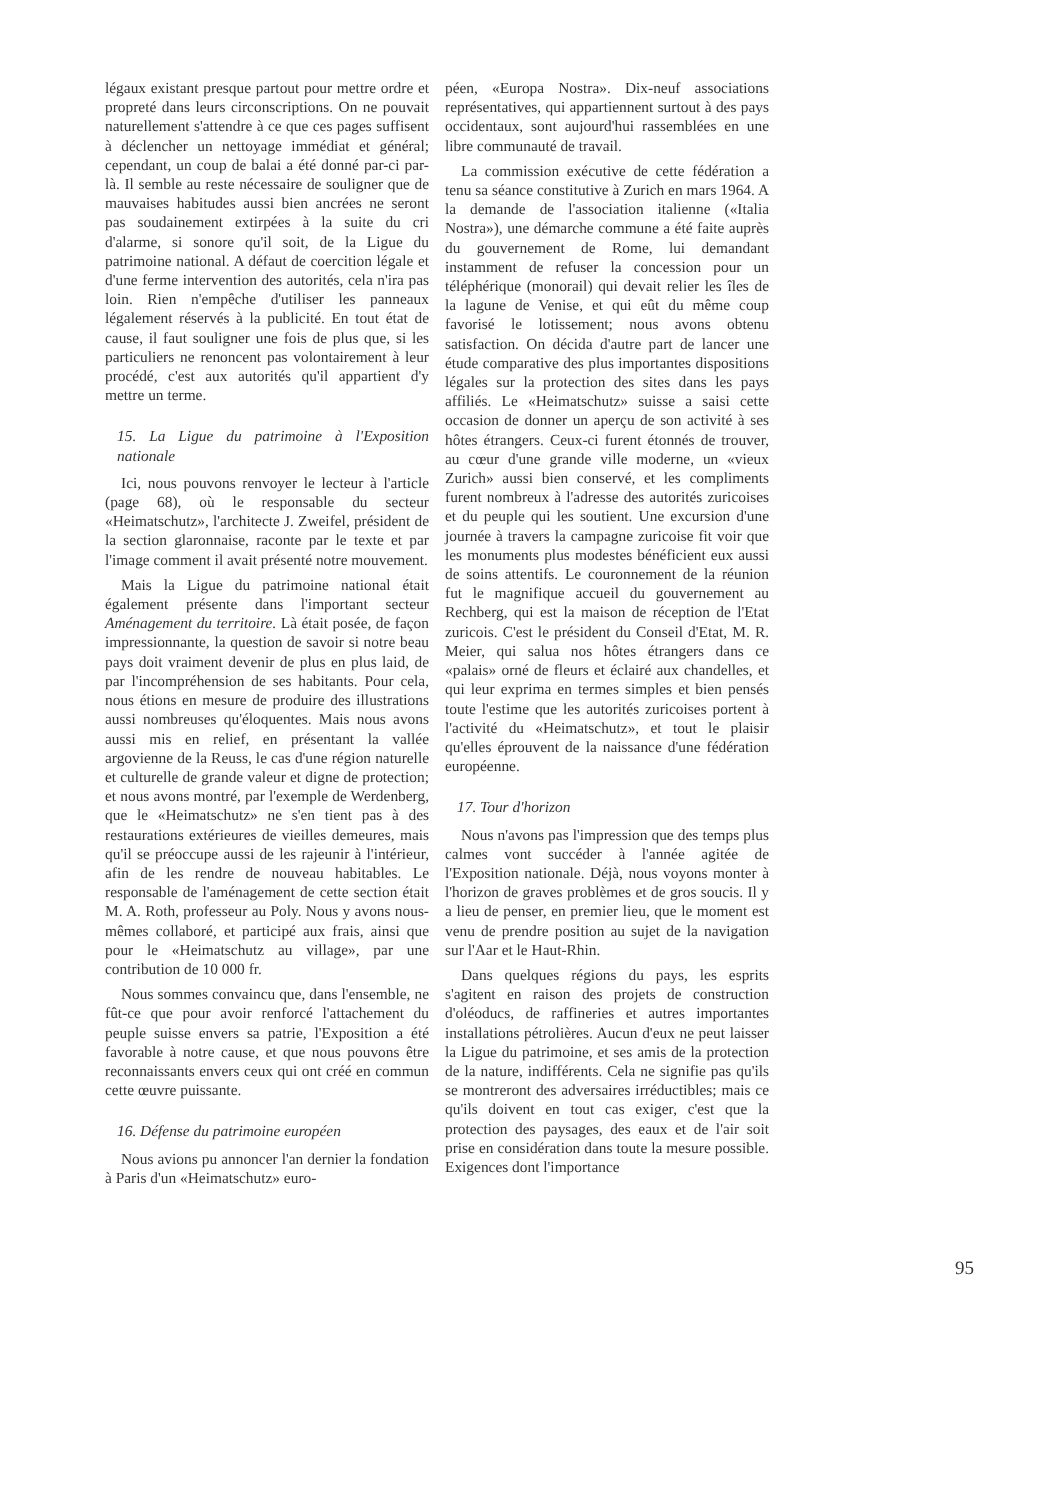légaux existant presque partout pour mettre ordre et propreté dans leurs circonscriptions. On ne pouvait naturellement s'attendre à ce que ces pages suffisent à déclencher un nettoyage immédiat et général; cependant, un coup de balai a été donné par-ci par-là. Il semble au reste nécessaire de souligner que de mauvaises habitudes aussi bien ancrées ne seront pas soudainement extirpées à la suite du cri d'alarme, si sonore qu'il soit, de la Ligue du patrimoine national. A défaut de coercition légale et d'une ferme intervention des autorités, cela n'ira pas loin. Rien n'empêche d'utiliser les panneaux légalement réservés à la publicité. En tout état de cause, il faut souligner une fois de plus que, si les particuliers ne renoncent pas volontairement à leur procédé, c'est aux autorités qu'il appartient d'y mettre un terme.
15. La Ligue du patrimoine à l'Exposition nationale
Ici, nous pouvons renvoyer le lecteur à l'article (page 68), où le responsable du secteur «Heimatschutz», l'architecte J. Zweifel, président de la section glaronnaise, raconte par le texte et par l'image comment il avait présenté notre mouvement.
Mais la Ligue du patrimoine national était également présente dans l'important secteur Aménagement du territoire. Là était posée, de façon impressionnante, la question de savoir si notre beau pays doit vraiment devenir de plus en plus laid, de par l'incompréhension de ses habitants. Pour cela, nous étions en mesure de produire des illustrations aussi nombreuses qu'éloquentes. Mais nous avons aussi mis en relief, en présentant la vallée argovienne de la Reuss, le cas d'une région naturelle et culturelle de grande valeur et digne de protection; et nous avons montré, par l'exemple de Werdenberg, que le «Heimatschutz» ne s'en tient pas à des restaurations extérieures de vieilles demeures, mais qu'il se préoccupe aussi de les rajeunir à l'intérieur, afin de les rendre de nouveau habitables. Le responsable de l'aménagement de cette section était M. A. Roth, professeur au Poly. Nous y avons nous-mêmes collaboré, et participé aux frais, ainsi que pour le «Heimatschutz au village», par une contribution de 10 000 fr.
Nous sommes convaincu que, dans l'ensemble, ne fût-ce que pour avoir renforcé l'attachement du peuple suisse envers sa patrie, l'Exposition a été favorable à notre cause, et que nous pouvons être reconnaissants envers ceux qui ont créé en commun cette œuvre puissante.
16. Défense du patrimoine européen
Nous avions pu annoncer l'an dernier la fondation à Paris d'un «Heimatschutz» euro-
péen, «Europa Nostra». Dix-neuf associations représentatives, qui appartiennent surtout à des pays occidentaux, sont aujourd'hui rassemblées en une libre communauté de travail.
La commission exécutive de cette fédération a tenu sa séance constitutive à Zurich en mars 1964. A la demande de l'association italienne («Italia Nostra»), une démarche commune a été faite auprès du gouvernement de Rome, lui demandant instamment de refuser la concession pour un téléphérique (monorail) qui devait relier les îles de la lagune de Venise, et qui eût du même coup favorisé le lotissement; nous avons obtenu satisfaction. On décida d'autre part de lancer une étude comparative des plus importantes dispositions légales sur la protection des sites dans les pays affiliés. Le «Heimatschutz» suisse a saisi cette occasion de donner un aperçu de son activité à ses hôtes étrangers. Ceux-ci furent étonnés de trouver, au cœur d'une grande ville moderne, un «vieux Zurich» aussi bien conservé, et les compliments furent nombreux à l'adresse des autorités zuricoises et du peuple qui les soutient. Une excursion d'une journée à travers la campagne zuricoise fit voir que les monuments plus modestes bénéficient eux aussi de soins attentifs. Le couronnement de la réunion fut le magnifique accueil du gouvernement au Rechberg, qui est la maison de réception de l'Etat zuricois. C'est le président du Conseil d'Etat, M. R. Meier, qui salua nos hôtes étrangers dans ce «palais» orné de fleurs et éclairé aux chandelles, et qui leur exprima en termes simples et bien pensés toute l'estime que les autorités zuricoises portent à l'activité du «Heimatschutz», et tout le plaisir qu'elles éprouvent de la naissance d'une fédération européenne.
17. Tour d'horizon
Nous n'avons pas l'impression que des temps plus calmes vont succéder à l'année agitée de l'Exposition nationale. Déjà, nous voyons monter à l'horizon de graves problèmes et de gros soucis. Il y a lieu de penser, en premier lieu, que le moment est venu de prendre position au sujet de la navigation sur l'Aar et le Haut-Rhin.
Dans quelques régions du pays, les esprits s'agitent en raison des projets de construction d'oléoducs, de raffineries et autres importantes installations pétrolières. Aucun d'eux ne peut laisser la Ligue du patrimoine, et ses amis de la protection de la nature, indifférents. Cela ne signifie pas qu'ils se montreront des adversaires irréductibles; mais ce qu'ils doivent en tout cas exiger, c'est que la protection des paysages, des eaux et de l'air soit prise en considération dans toute la mesure possible. Exigences dont l'importance
95